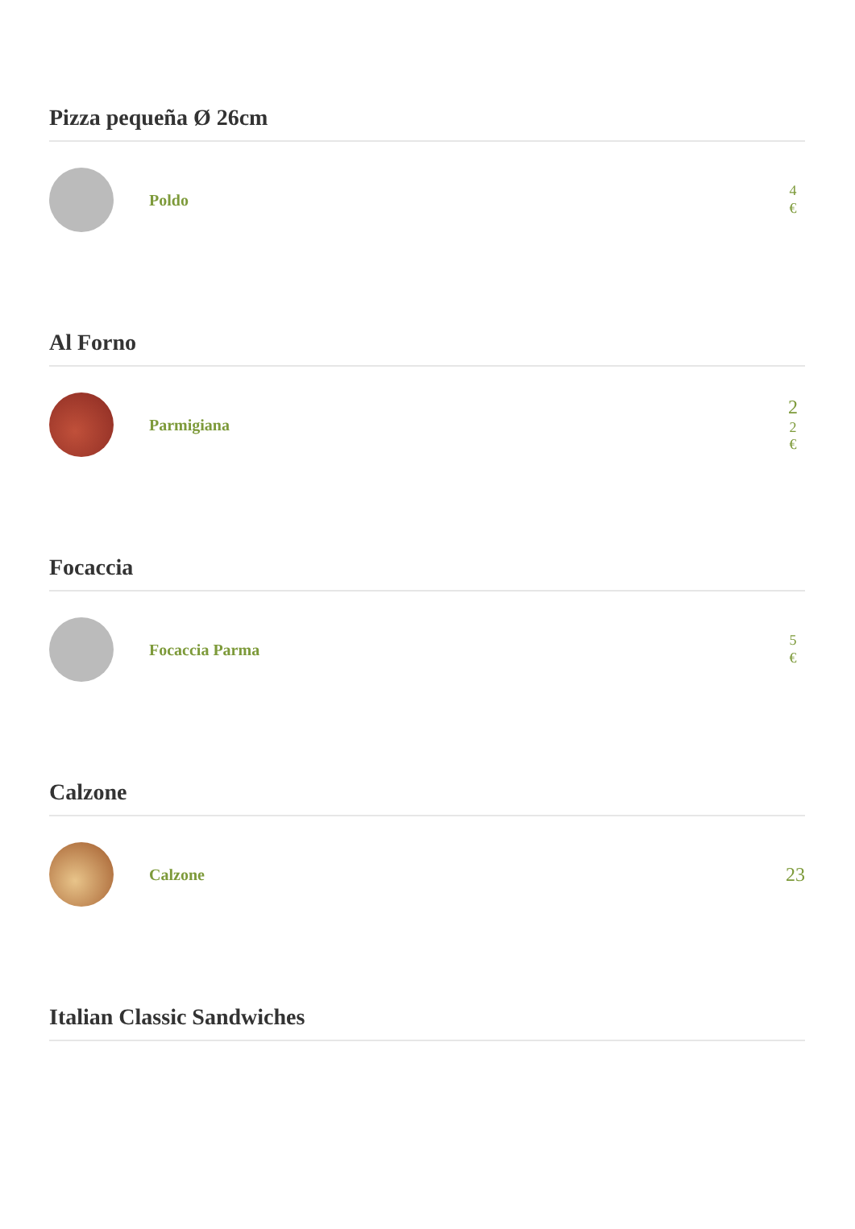Pizza pequeña Ø 26cm
Poldo
4
€
Al Forno
Parmigiana
2
2
€
Focaccia
Focaccia Parma
5
€
Calzone
Calzone
23
Italian Classic Sandwiches